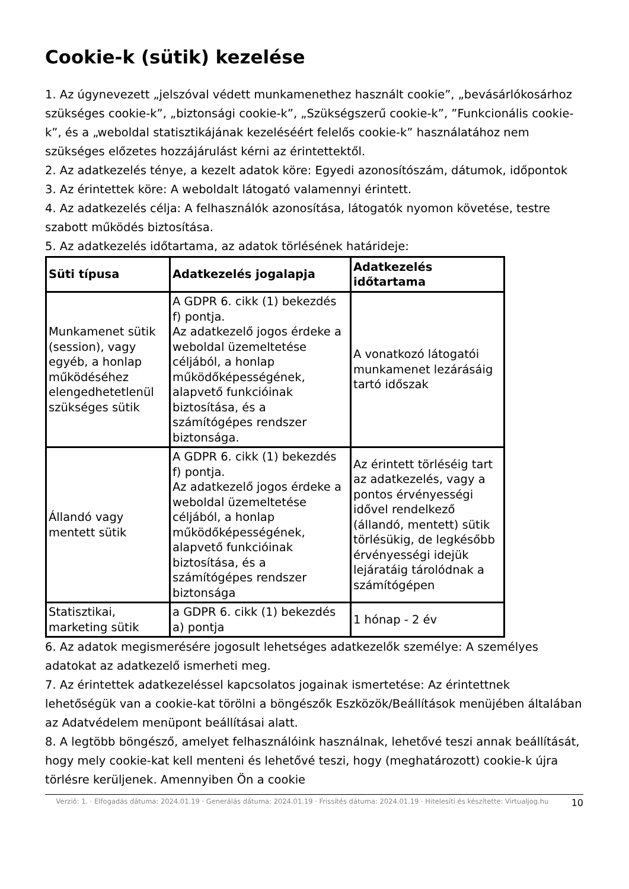Cookie-k (sütik) kezelése
1. Az úgynevezett „jelszóval védett munkamenethez használt cookie”, „bevásárlókosárhoz szükséges cookie-k”, „biztonsági cookie-k”, „Szükségszerű cookie-k”, ”Funkcionális cookie-k”, és a „weboldal statisztikájának kezeléséért felelős cookie-k” használatához nem szükséges előzetes hozzájárulást kérni az érintettektől.
2. Az adatkezelés ténye, a kezelt adatok köre: Egyedi azonosítószám, dátumok, időpontok
3. Az érintettek köre: A weboldalt látogató valamennyi érintett.
4. Az adatkezelés célja: A felhasználók azonosítása, látogatók nyomon követése, testre szabott működés biztosítása.
5. Az adatkezelés időtartama, az adatok törlésének határideje:
| Süti típusa | Adatkezelés jogalapja | Adatkezelés időtartama |
| --- | --- | --- |
| Munkamenet sütik (session), vagy egyéb, a honlap működéséhez elengedhetetlenül szükséges sütik | A GDPR 6. cikk (1) bekezdés f) pontja. Az adatkezelő jogos érdeke a weboldal üzemeltetése céljából, a honlap működőképességének, alapvető funkcióinak biztosítása, és a számítógépes rendszer biztonsága. | A vonatkozó látogatói munkamenet lezárásáig tartó időszak |
| Állandó vagy mentett sütik | A GDPR 6. cikk (1) bekezdés f) pontja. Az adatkezelő jogos érdeke a weboldal üzemeltetése céljából, a honlap működőképességének, alapvető funkcióinak biztosítása, és a számítógépes rendszer biztonsága | Az érintett törléséig tart az adatkezelés, vagy a pontos érvényességi idővel rendelkező (állandó, mentett) sütik törlésükig, de legkésőbb érvényességi idejük lejáratáig tárolódnak a számítógépen |
| Statisztikai, marketing sütik | a GDPR 6. cikk (1) bekezdés a) pontja | 1 hónap - 2 év |
6. Az adatok megismerésére jogosult lehetséges adatkezelők személye: A személyes adatokat az adatkezelő ismerheti meg.
7. Az érintettek adatkezeléssel kapcsolatos jogainak ismertetése: Az érintettnek lehetőségük van a cookie-kat törölni a böngészők Eszközök/Beállítások menüjében általában az Adatvédelem menüpont beállításai alatt.
8. A legtöbb böngésző, amelyet felhasználóink használnak, lehetővé teszi annak beállítását, hogy mely cookie-kat kell menteni és lehetővé teszi, hogy (meghatározott) cookie-k újra törlésre kerüljenek. Amennyiben Ön a cookie
Verzió: 1. · Elfogadás dátuma: 2024.01.19 · Generálás dátuma: 2024.01.19 · Frissítés dátuma: 2024.01.19 · Hitelesíti és készítette: Virtualjog.hu
10